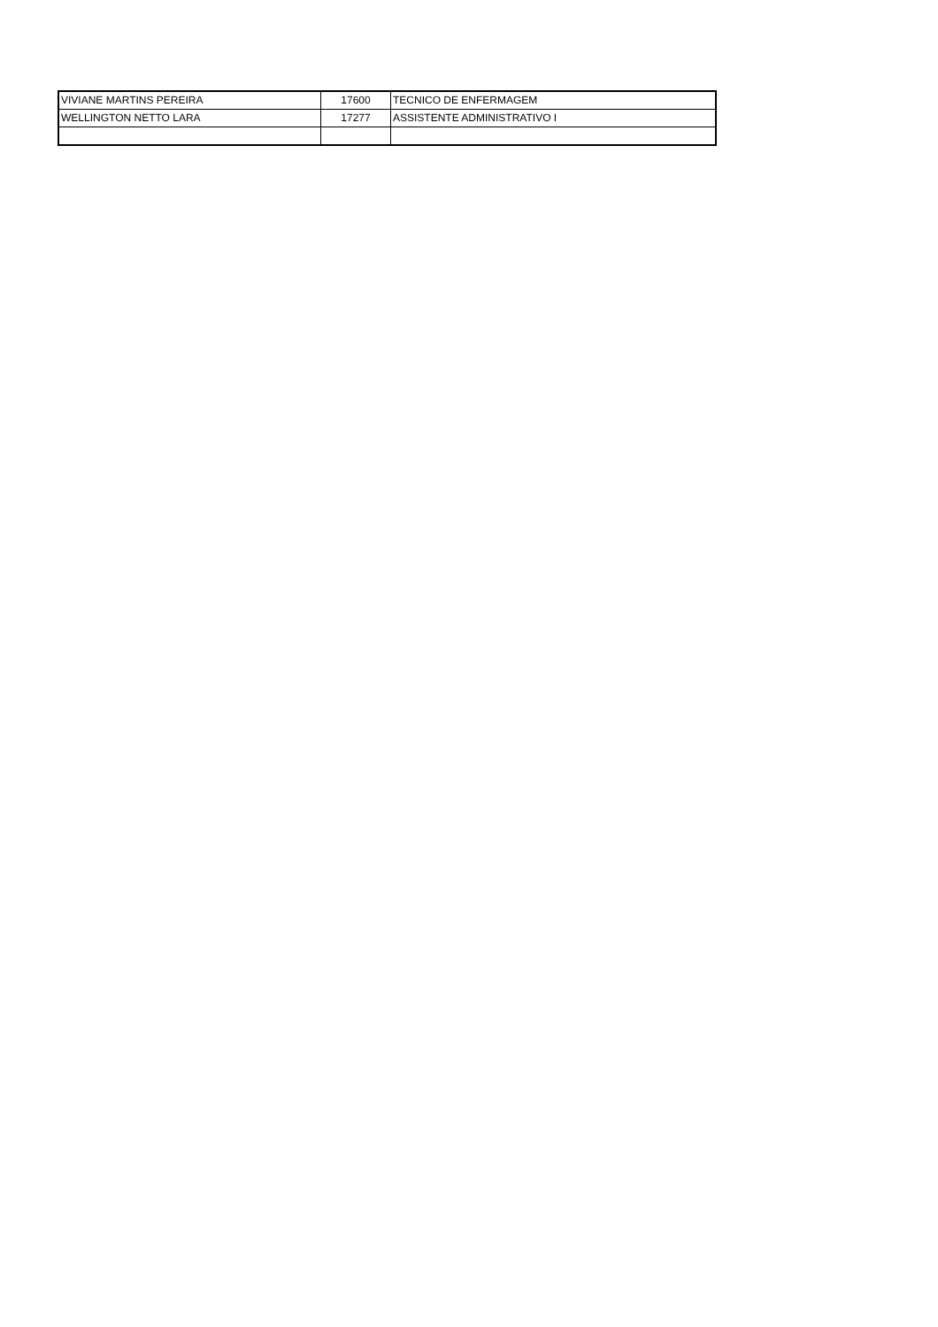| VIVIANE MARTINS PEREIRA | 17600 | TECNICO DE ENFERMAGEM |
| WELLINGTON NETTO LARA | 17277 | ASSISTENTE ADMINISTRATIVO I |